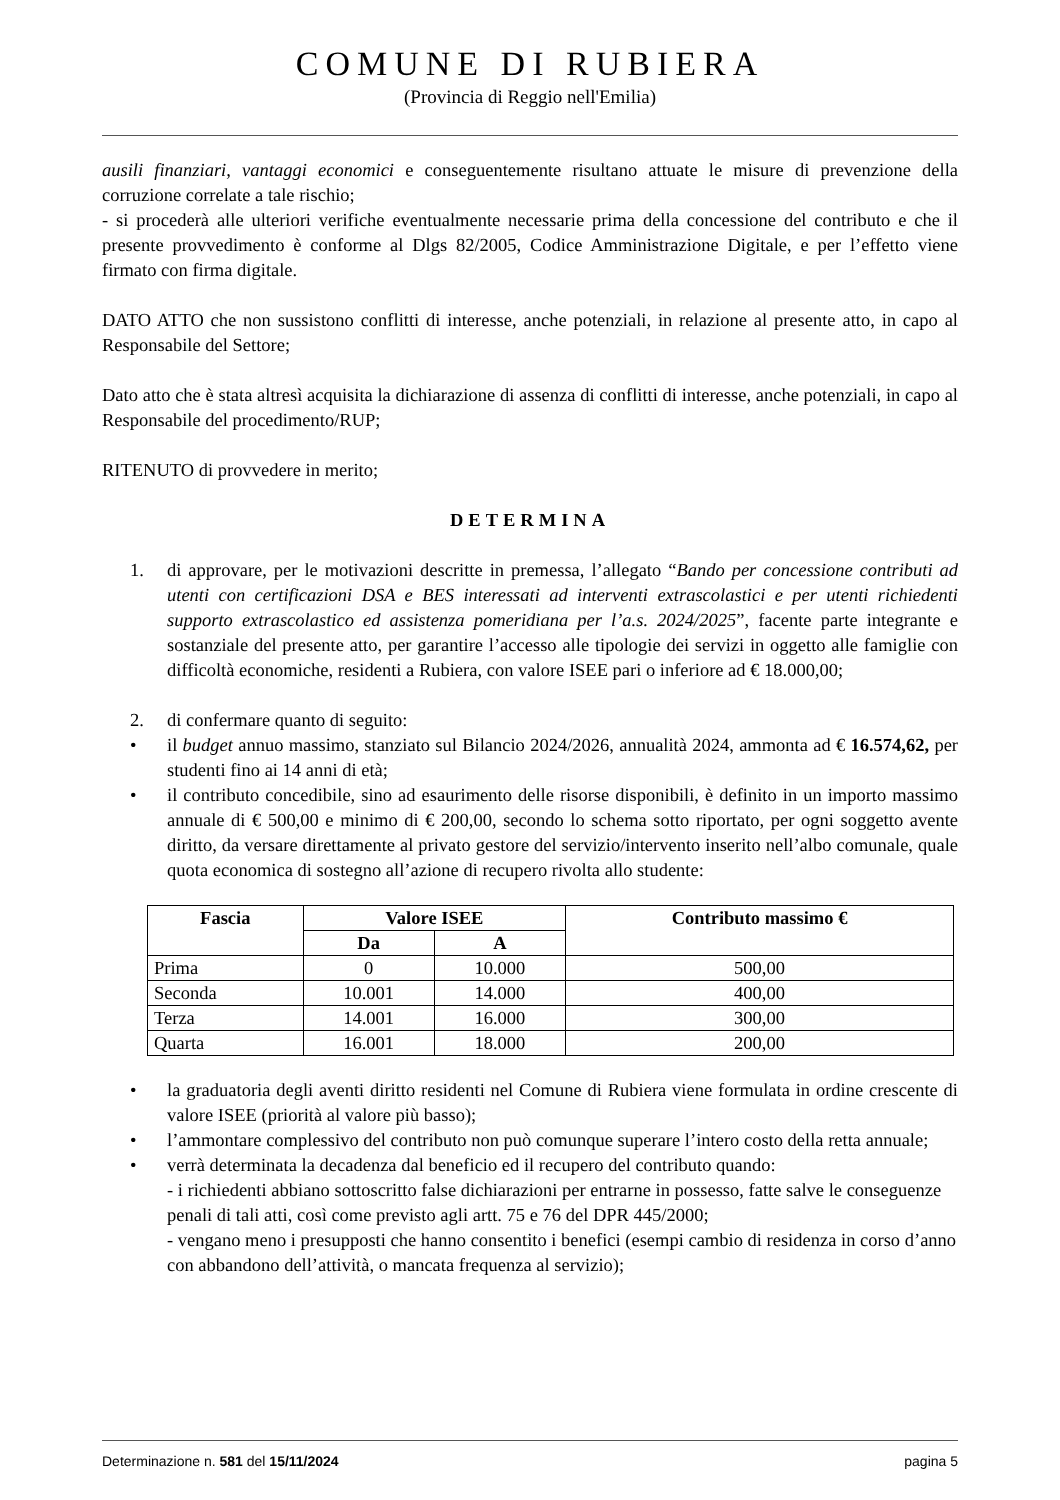COMUNE DI RUBIERA
(Provincia di Reggio nell'Emilia)
ausili finanziari, vantaggi economici e conseguentemente risultano attuate le misure di prevenzione della corruzione correlate a tale rischio;
- si procederà alle ulteriori verifiche eventualmente necessarie prima della concessione del contributo e che il presente provvedimento è conforme al Dlgs 82/2005, Codice Amministrazione Digitale, e per l’effetto viene firmato con firma digitale.
DATO ATTO che non sussistono conflitti di interesse, anche potenziali, in relazione al presente atto, in capo al Responsabile del Settore;
Dato atto che è stata altresì acquisita la dichiarazione di assenza di conflitti di interesse, anche potenziali, in capo al Responsabile del procedimento/RUP;
RITENUTO di provvedere in merito;
DETERMINA
1. di approvare, per le motivazioni descritte in premessa, l’allegato “Bando per concessione contributi ad utenti con certificazioni DSA e BES interessati ad interventi extrascolastici e per utenti richiedenti supporto extrascolastico ed assistenza pomeridiana per l’a.s. 2024/2025”, facente parte integrante e sostanziale del presente atto, per garantire l’accesso alle tipologie dei servizi in oggetto alle famiglie con difficoltà economiche, residenti a Rubiera, con valore ISEE pari o inferiore ad € 18.000,00;
2. di confermare quanto di seguito:
• il budget annuo massimo, stanziato sul Bilancio 2024/2026, annualità 2024, ammonta ad € 16.574,62, per studenti fino ai 14 anni di età;
• il contributo concedibile, sino ad esaurimento delle risorse disponibili, è definito in un importo massimo annuale di € 500,00 e minimo di € 200,00, secondo lo schema sotto riportato, per ogni soggetto avente diritto, da versare direttamente al privato gestore del servizio/intervento inserito nell’albo comunale, quale quota economica di sostegno all’azione di recupero rivolta allo studente:
| Fascia | Valore ISEE | | Contributo massimo € |
| --- | --- | --- | --- |
| | Da | A | |
| Prima | 0 | 10.000 | 500,00 |
| Seconda | 10.001 | 14.000 | 400,00 |
| Terza | 14.001 | 16.000 | 300,00 |
| Quarta | 16.001 | 18.000 | 200,00 |
• la graduatoria degli aventi diritto residenti nel Comune di Rubiera viene formulata in ordine crescente di valore ISEE (priorità al valore più basso);
• l’ammontare complessivo del contributo non può comunque superare l’intero costo della retta annuale;
• verrà determinata la decadenza dal beneficio ed il recupero del contributo quando:
- i richiedenti abbiano sottoscritto false dichiarazioni per entrarne in possesso, fatte salve le conseguenze penali di tali atti, così come previsto agli artt. 75 e 76 del DPR 445/2000;
- vengano meno i presupposti che hanno consentito i benefici (esempi cambio di residenza in corso d’anno con abbandono dell’attività, o mancata frequenza al servizio);
Determinazione n. 581 del 15/11/2024 pagina 5